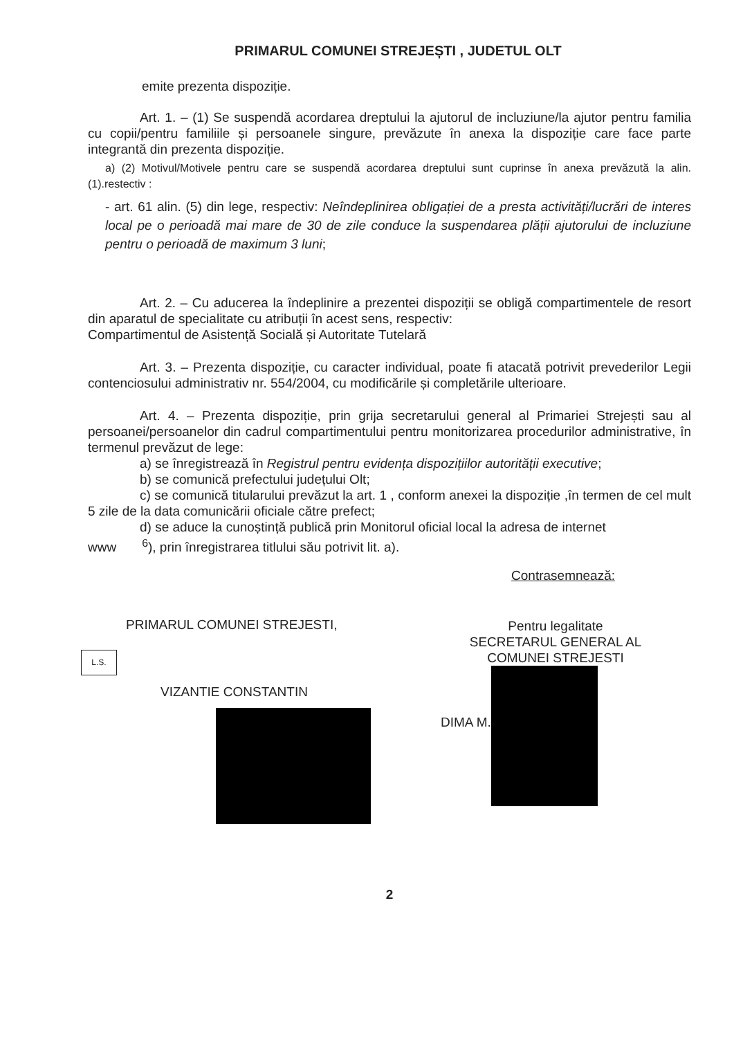PRIMARUL COMUNEI STREJEȘTI , JUDETUL OLT
emite prezenta dispoziție.
Art. 1. – (1) Se suspendă acordarea dreptului la ajutorul de incluziune/la ajutor pentru familia cu copii/pentru familiile și persoanele singure, prevăzute în anexa la dispoziție care face parte integrantă din prezenta dispoziție.
a) (2) Motivul/Motivele pentru care se suspendă acordarea dreptului sunt cuprinse în anexa prevăzută la alin. (1).restectiv :
- art. 61 alin. (5) din lege, respectiv: Neîndeplinirea obligației de a presta activități/lucrări de interes local pe o perioadă mai mare de 30 de zile conduce la suspendarea plății ajutorului de incluziune pentru o perioadă de maximum 3 luni;
Art. 2. – Cu aducerea la îndeplinire a prezentei dispoziții se obligă compartimentele de resort din aparatul de specialitate cu atribuții în acest sens, respectiv:
Compartimentul de Asistență Socială și Autoritate Tutelară
Art. 3. – Prezenta dispoziție, cu caracter individual, poate fi atacată potrivit prevederilor Legii contenciosului administrativ nr. 554/2004, cu modificările și completările ulterioare.
Art. 4. – Prezenta dispoziție, prin grija secretarului general al Primariei Strejești sau al persoanei/persoanelor din cadrul compartimentului pentru monitorizarea procedurilor administrative, în termenul prevăzut de lege:
a) se înregistrează în Registrul pentru evidența dispozițiilor autorității executive;
b) se comunică prefectului județului Olt;
c) se comunică titularului prevăzut la art. 1 , conform anexei la dispoziție ,în termen de cel mult 5 zile de la data comunicării oficiale către prefect;
d) se aduce la cunoștință publică prin Monitorul oficial local la adresa de internet
www <sup>6</sup>), prin înregistrarea titlului său potrivit lit. a).
Contrasemnează:
PRIMARUL COMUNEI STREJESTI,
L.S.
VIZANTIE CONSTANTIN
Pentru legalitate
SECRETARUL GENERAL AL
COMUNEI STREJESTI
DIMA M.
2